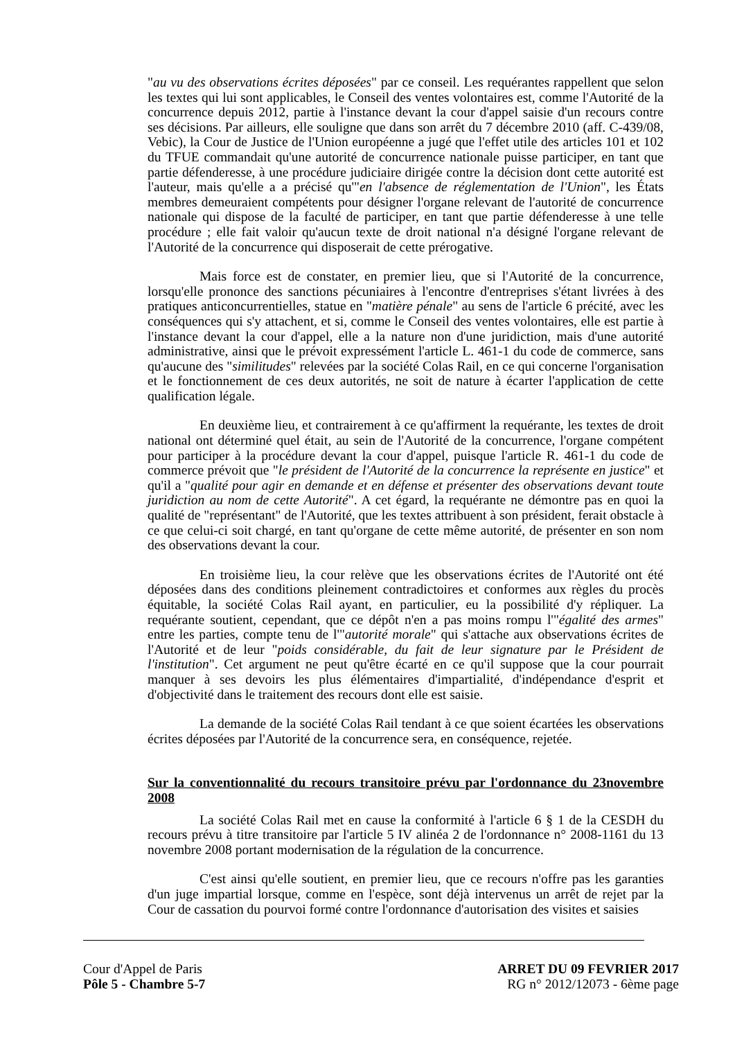"au vu des observations écrites déposées" par ce conseil. Les requérantes rappellent que selon les textes qui lui sont applicables, le Conseil des ventes volontaires est, comme l'Autorité de la concurrence depuis 2012, partie à l'instance devant la cour d'appel saisie d'un recours contre ses décisions. Par ailleurs, elle souligne que dans son arrêt du 7 décembre 2010 (aff. C-439/08, Vebic), la Cour de Justice de l'Union européenne a jugé que l'effet utile des articles 101 et 102 du TFUE commandait qu'une autorité de concurrence nationale puisse participer, en tant que partie défenderesse, à une procédure judiciaire dirigée contre la décision dont cette autorité est l'auteur, mais qu'elle a a précisé qu'"en l'absence de réglementation de l'Union", les États membres demeuraient compétents pour désigner l'organe relevant de l'autorité de concurrence nationale qui dispose de la faculté de participer, en tant que partie défenderesse à une telle procédure ; elle fait valoir qu'aucun texte de droit national n'a désigné l'organe relevant de l'Autorité de la concurrence qui disposerait de cette prérogative.
Mais force est de constater, en premier lieu, que si l'Autorité de la concurrence, lorsqu'elle prononce des sanctions pécuniaires à l'encontre d'entreprises s'étant livrées à des pratiques anticoncurrentielles, statue en "matière pénale" au sens de l'article 6 précité, avec les conséquences qui s'y attachent, et si, comme le Conseil des ventes volontaires, elle est partie à l'instance devant la cour d'appel, elle a la nature non d'une juridiction, mais d'une autorité administrative, ainsi que le prévoit expressément l'article L. 461-1 du code de commerce, sans qu'aucune des "similitudes" relevées par la société Colas Rail, en ce qui concerne l'organisation et le fonctionnement de ces deux autorités, ne soit de nature à écarter l'application de cette qualification légale.
En deuxième lieu, et contrairement à ce qu'affirment la requérante, les textes de droit national ont déterminé quel était, au sein de l'Autorité de la concurrence, l'organe compétent pour participer à la procédure devant la cour d'appel, puisque l'article R. 461-1 du code de commerce prévoit que "le président de l'Autorité de la concurrence la représente en justice" et qu'il a "qualité pour agir en demande et en défense et présenter des observations devant toute juridiction au nom de cette Autorité". A cet égard, la requérante ne démontre pas en quoi la qualité de "représentant" de l'Autorité, que les textes attribuent à son président, ferait obstacle à ce que celui-ci soit chargé, en tant qu'organe de cette même autorité, de présenter en son nom des observations devant la cour.
En troisième lieu, la cour relève que les observations écrites de l'Autorité ont été déposées dans des conditions pleinement contradictoires et conformes aux règles du procès équitable, la société Colas Rail ayant, en particulier, eu la possibilité d'y répliquer. La requérante soutient, cependant, que ce dépôt n'en a pas moins rompu l'"égalité des armes" entre les parties, compte tenu de l'"autorité morale" qui s'attache aux observations écrites de l'Autorité et de leur "poids considérable, du fait de leur signature par le Président de l'institution". Cet argument ne peut qu'être écarté en ce qu'il suppose que la cour pourrait manquer à ses devoirs les plus élémentaires d'impartialité, d'indépendance d'esprit et d'objectivité dans le traitement des recours dont elle est saisie.
La demande de la société Colas Rail tendant à ce que soient écartées les observations écrites déposées par l'Autorité de la concurrence sera, en conséquence, rejetée.
Sur la conventionnalité du recours transitoire prévu par l'ordonnance du 23novembre 2008
La société Colas Rail met en cause la conformité à l'article 6 § 1 de la CESDH du recours prévu à titre transitoire par l'article 5 IV alinéa 2 de l'ordonnance n° 2008-1161 du 13 novembre 2008 portant modernisation de la régulation de la concurrence.
C'est ainsi qu'elle soutient, en premier lieu, que ce recours n'offre pas les garanties d'un juge impartial lorsque, comme en l'espèce, sont déjà intervenus un arrêt de rejet par la Cour de cassation du pourvoi formé contre l'ordonnance d'autorisation des visites et saisies
Cour d'Appel de Paris
Pôle 5 - Chambre 5-7
ARRET DU 09 FEVRIER 2017
RG n° 2012/12073 - 6ème page